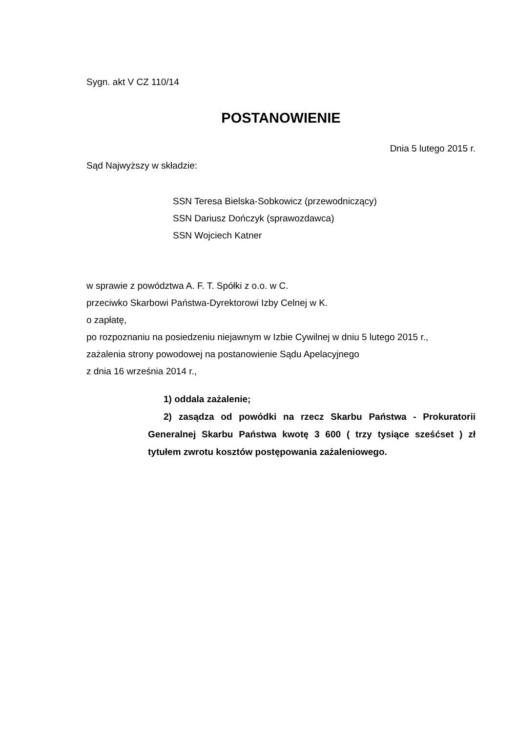Sygn. akt V CZ 110/14
POSTANOWIENIE
Dnia 5 lutego 2015 r.
Sąd Najwyższy w składzie:
SSN Teresa Bielska-Sobkowicz (przewodniczący)
SSN Dariusz Dończyk (sprawozdawca)
SSN Wojciech Katner
w sprawie z powództwa A. F. T. Spółki z o.o. w C.
przeciwko Skarbowi Państwa-Dyrektorowi Izby Celnej w K.
o zapłatę,
po rozpoznaniu na posiedzeniu niejawnym w Izbie Cywilnej w dniu 5 lutego 2015 r.,
zażalenia strony powodowej na postanowienie Sądu Apelacyjnego
z dnia 16 września 2014 r.,
1) oddala zażalenie;
2) zasądza od powódki na rzecz Skarbu Państwa - Prokuratorii Generalnej Skarbu Państwa kwotę 3 600 ( trzy tysiące sześćset ) zł tytułem zwrotu kosztów postępowania zażaleniowego.